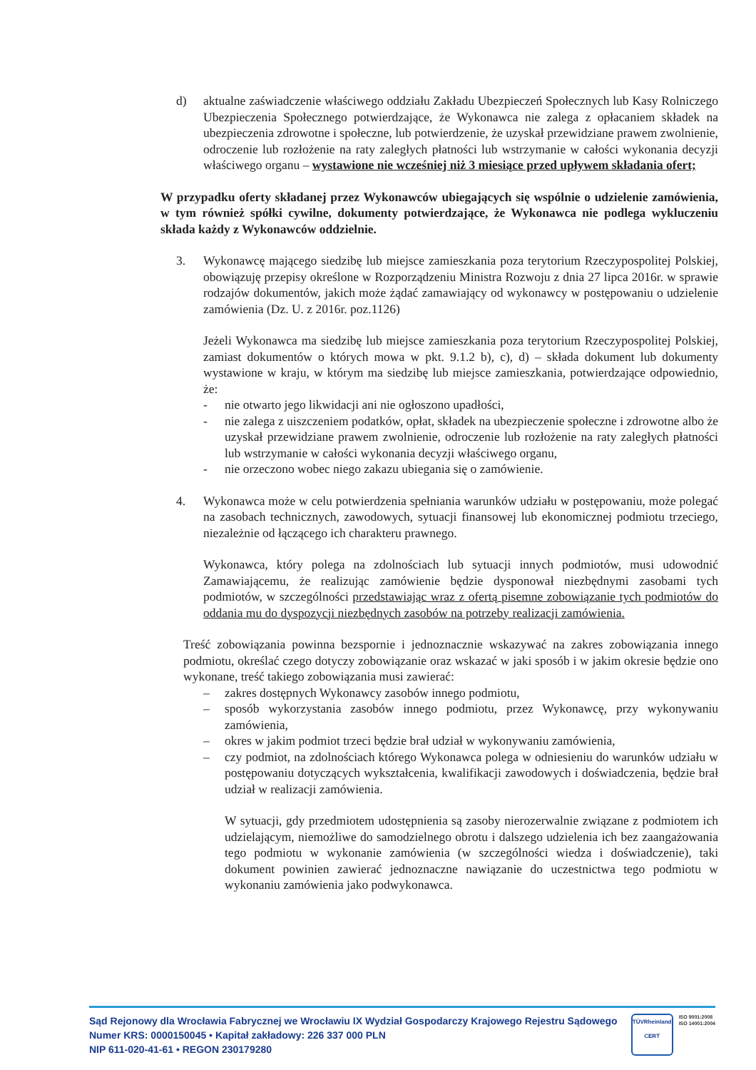d) aktualne zaświadczenie właściwego oddziału Zakładu Ubezpieczeń Społecznych lub Kasy Rolniczego Ubezpieczenia Społecznego potwierdzające, że Wykonawca nie zalega z opłacaniem składek na ubezpieczenia zdrowotne i społeczne, lub potwierdzenie, że uzyskał przewidziane prawem zwolnienie, odroczenie lub rozłożenie na raty zaległych płatności lub wstrzymanie w całości wykonania decyzji właściwego organu – wystawione nie wcześniej niż 3 miesiące przed upływem składania ofert;
W przypadku oferty składanej przez Wykonawców ubiegających się wspólnie o udzielenie zamówienia, w tym również spółki cywilne, dokumenty potwierdzające, że Wykonawca nie podlega wykluczeniu składa każdy z Wykonawców oddzielnie.
3. Wykonawcę mającego siedzibę lub miejsce zamieszkania poza terytorium Rzeczypospolitej Polskiej, obowiązuję przepisy określone w Rozporządzeniu Ministra Rozwoju z dnia 27 lipca 2016r. w sprawie rodzajów dokumentów, jakich może żądać zamawiający od wykonawcy w postępowaniu o udzielenie zamówienia (Dz. U. z 2016r. poz.1126)
Jeżeli Wykonawca ma siedzibę lub miejsce zamieszkania poza terytorium Rzeczypospolitej Polskiej, zamiast dokumentów o których mowa w pkt. 9.1.2 b), c), d) – składa dokument lub dokumenty wystawione w kraju, w którym ma siedzibę lub miejsce zamieszkania, potwierdzające odpowiednio, że:
- nie otwarto jego likwidacji ani nie ogłoszono upadłości,
- nie zalega z uiszczeniem podatków, opłat, składek na ubezpieczenie społeczne i zdrowotne albo że uzyskał przewidziane prawem zwolnienie, odroczenie lub rozłożenie na raty zaległych płatności lub wstrzymanie w całości wykonania decyzji właściwego organu,
- nie orzeczono wobec niego zakazu ubiegania się o zamówienie.
4. Wykonawca może w celu potwierdzenia spełniania warunków udziału w postępowaniu, może polegać na zasobach technicznych, zawodowych, sytuacji finansowej lub ekonomicznej podmiotu trzeciego, niezależnie od łączącego ich charakteru prawnego.
Wykonawca, który polega na zdolnościach lub sytuacji innych podmiotów, musi udowodnić Zamawiającemu, że realizując zamówienie będzie dysponował niezbędnymi zasobami tych podmiotów, w szczególności przedstawiając wraz z ofertą pisemne zobowiązanie tych podmiotów do oddania mu do dyspozycji niezbędnych zasobów na potrzeby realizacji zamówienia.
Treść zobowiązania powinna bezspornie i jednoznacznie wskazywać na zakres zobowiązania innego podmiotu, określać czego dotyczy zobowiązanie oraz wskazać w jaki sposób i w jakim okresie będzie ono wykonane, treść takiego zobowiązania musi zawierać:
– zakres dostępnych Wykonawcy zasobów innego podmiotu,
– sposób wykorzystania zasobów innego podmiotu, przez Wykonawcę, przy wykonywaniu zamówienia,
– okres w jakim podmiot trzeci będzie brał udział w wykonywaniu zamówienia,
– czy podmiot, na zdolnościach którego Wykonawca polega w odniesieniu do warunków udziału w postępowaniu dotyczących wykształcenia, kwalifikacji zawodowych i doświadczenia, będzie brał udział w realizacji zamówienia.
W sytuacji, gdy przedmiotem udostępnienia są zasoby nierozerwalnie związane z podmiotem ich udzielającym, niemożliwe do samodzielnego obrotu i dalszego udzielenia ich bez zaangażowania tego podmiotu w wykonanie zamówienia (w szczególności wiedza i doświadczenie), taki dokument powinien zawierać jednoznaczne nawiązanie do uczestnictwa tego podmiotu w wykonaniu zamówienia jako podwykonawca.
Sąd Rejonowy dla Wrocławia Fabrycznej we Wrocławiu IX Wydział Gospodarczy Krajowego Rejestru Sądowego
Numer KRS: 0000150045 • Kapitał zakładowy: 226 337 000 PLN
NIP 611-020-41-61 • REGON 230179280
TÜVRheinland
CERT
ISO 9001:2008
ISO 14001:2004